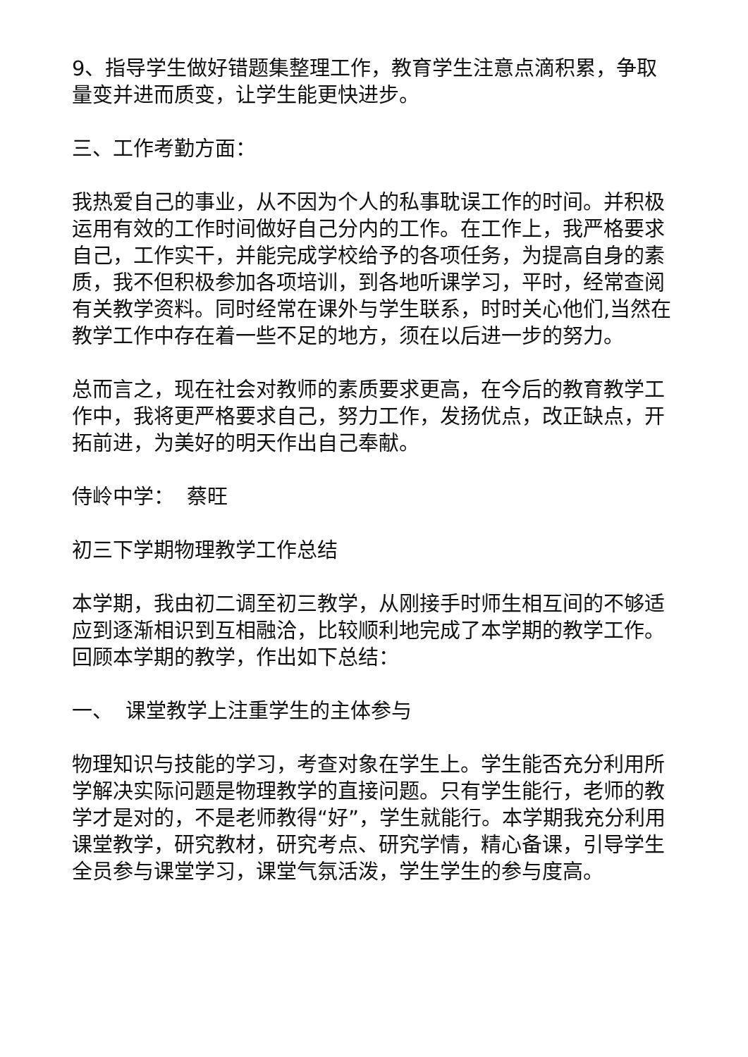9、指导学生做好错题集整理工作，教育学生注意点滴积累，争取量变并进而质变，让学生能更快进步。
三、工作考勤方面：
我热爱自己的事业，从不因为个人的私事耽误工作的时间。并积极运用有效的工作时间做好自己分内的工作。在工作上，我严格要求自己，工作实干，并能完成学校给予的各项任务，为提高自身的素质，我不但积极参加各项培训，到各地听课学习，平时，经常查阅有关教学资料。同时经常在课外与学生联系，时时关心他们,当然在教学工作中存在着一些不足的地方，须在以后进一步的努力。
总而言之，现在社会对教师的素质要求更高，在今后的教育教学工作中，我将更严格要求自己，努力工作，发扬优点，改正缺点，开拓前进，为美好的明天作出自己奉献。
侍岭中学： 蔡旺
初三下学期物理教学工作总结
本学期，我由初二调至初三教学，从刚接手时师生相互间的不够适应到逐渐相识到互相融洽，比较顺利地完成了本学期的教学工作。回顾本学期的教学，作出如下总结：
一、 课堂教学上注重学生的主体参与
物理知识与技能的学习，考查对象在学生上。学生能否充分利用所学解决实际问题是物理教学的直接问题。只有学生能行，老师的教学才是对的，不是老师教得“好”，学生就能行。本学期我充分利用课堂教学，研究教材，研究考点、研究学情，精心备课，引导学生全员参与课堂学习，课堂气氛活泼，学生学生的参与度高。